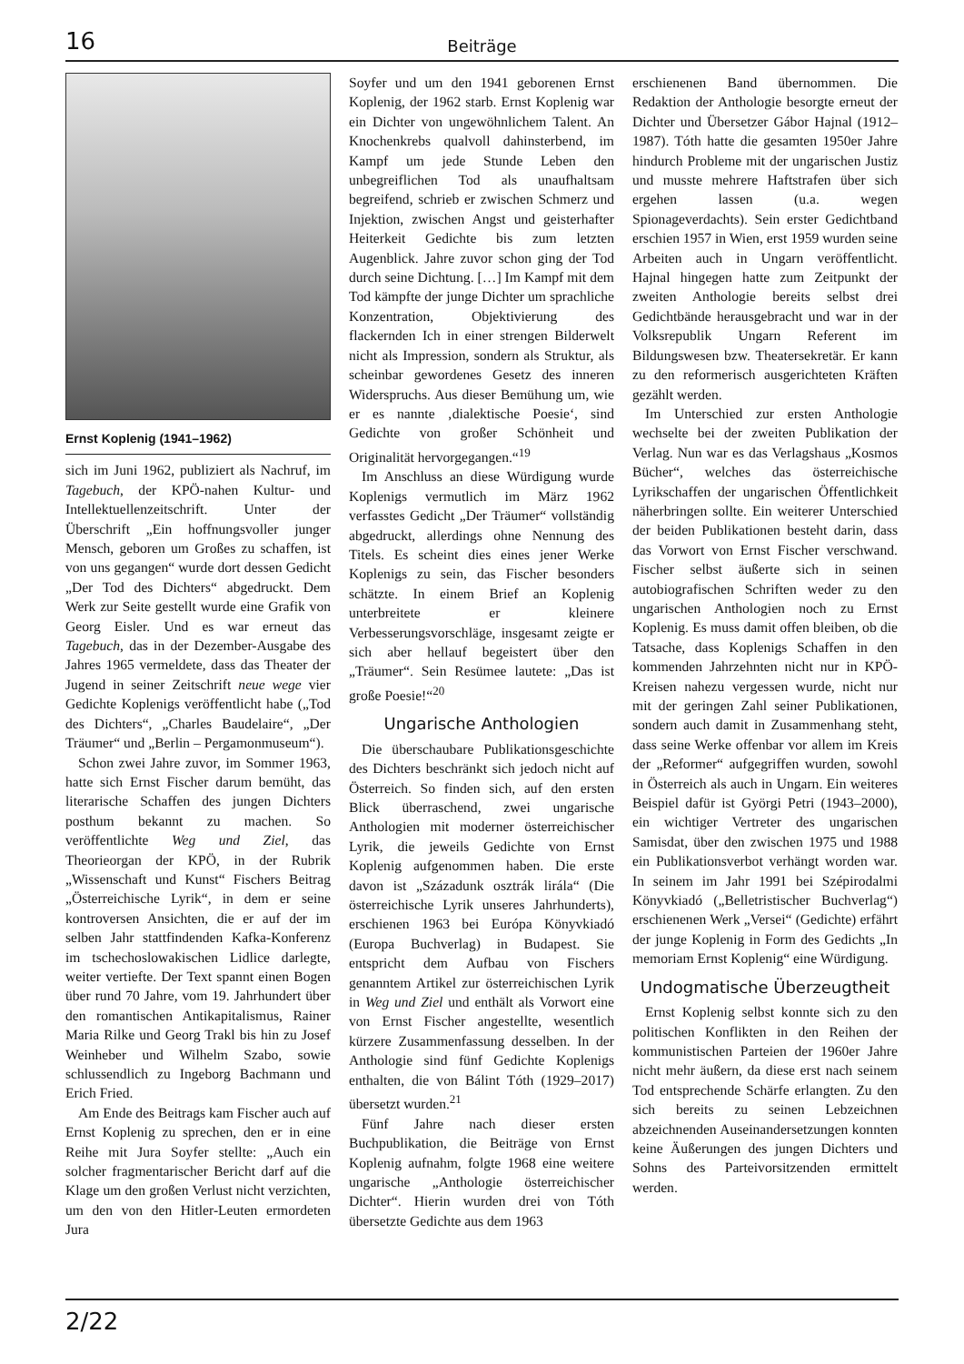16
Beiträge
Ernst Koplenig (1941–1962)
sich im Juni 1962, publiziert als Nachruf, im Tagebuch, der KPÖ-nahen Kultur- und Intellektuellenzeitschrift. Unter der Überschrift „Ein hoffnungsvoller junger Mensch, geboren um Großes zu schaffen, ist von uns gegangen“ wurde dort dessen Gedicht „Der Tod des Dichters“ abgedruckt. Dem Werk zur Seite gestellt wurde eine Grafik von Georg Eisler. Und es war erneut das Tagebuch, das in der Dezember-Ausgabe des Jahres 1965 vermeldete, dass das Theater der Jugend in seiner Zeitschrift neue wege vier Gedichte Koplenigs veröffentlicht habe („Tod des Dichters“, „Charles Baudelaire“, „Der Träumer“ und „Berlin – Pergamonmuseum“).
Schon zwei Jahre zuvor, im Sommer 1963, hatte sich Ernst Fischer darum bemüht, das literarische Schaffen des jungen Dichters posthum bekannt zu machen. So veröffentlichte Weg und Ziel, das Theorieorgan der KPÖ, in der Rubrik „Wissenschaft und Kunst“ Fischers Beitrag „Österreichische Lyrik“, in dem er seine kontroversen Ansichten, die er auf der im selben Jahr stattfindenden Kafka-Konferenz im tschechoslowakischen Lidlice darlegte, weiter vertiefte. Der Text spannt einen Bogen über rund 70 Jahre, vom 19. Jahrhundert über den romantischen Antikapitalismus, Rainer Maria Rilke und Georg Trakl bis hin zu Josef Weinheber und Wilhelm Szabo, sowie schlussendlich zu Ingeborg Bachmann und Erich Fried.
Am Ende des Beitrags kam Fischer auch auf Ernst Koplenig zu sprechen, den er in eine Reihe mit Jura Soyfer stellte: „Auch ein solcher fragmentarischer Bericht darf auf die Klage um den großen Verlust nicht verzichten, um den von den Hitler-Leuten ermordeten Jura
Soyfer und um den 1941 geborenen Ernst Koplenig, der 1962 starb. Ernst Koplenig war ein Dichter von ungewöhnlichem Talent. An Knochenkrebs qualvoll dahinsterbend, im Kampf um jede Stunde Leben den unbegreiflichen Tod als unaufhaltsam begreifend, schrieb er zwischen Schmerz und Injektion, zwischen Angst und geisterhafter Heiterkeit Gedichte bis zum letzten Augenblick. Jahre zuvor schon ging der Tod durch seine Dichtung. […] Im Kampf mit dem Tod kämpfte der junge Dichter um sprachliche Konzentration, Objektivierung des flackernden Ich in einer strengen Bilderwelt nicht als Impression, sondern als Struktur, als scheinbar gewordenes Gesetz des inneren Widerspruchs. Aus dieser Bemühung um, wie er es nannte ‚dialektische Poesie‘, sind Gedichte von großer Schönheit und Originalität hervorgegangen.“<sup>19</sup>
Im Anschluss an diese Würdigung wurde Koplenigs vermutlich im März 1962 verfasstes Gedicht „Der Träumer“ vollständig abgedruckt, allerdings ohne Nennung des Titels. Es scheint dies eines jener Werke Koplenigs zu sein, das Fischer besonders schätzte. In einem Brief an Koplenig unterbreitete er kleinere Verbesserungsvorschläge, insgesamt zeigte er sich aber hellauf begeistert über den „Träumer“. Sein Resümee lautete: „Das ist große Poesie!“<sup>20</sup>
Ungarische Anthologien
Die überschaubare Publikationsgeschichte des Dichters beschränkt sich jedoch nicht auf Österreich. So finden sich, auf den ersten Blick überraschend, zwei ungarische Anthologien mit moderner österreichischer Lyrik, die jeweils Gedichte von Ernst Koplenig aufgenommen haben. Die erste davon ist „Századunk osztrák lirála“ (Die österreichische Lyrik unseres Jahrhunderts), erschienen 1963 bei Európa Könyvkiadó (Europa Buchverlag) in Budapest. Sie entspricht dem Aufbau von Fischers genanntem Artikel zur österreichischen Lyrik in Weg und Ziel und enthält als Vorwort eine von Ernst Fischer angestellte, wesentlich kürzere Zusammenfassung desselben. In der Anthologie sind fünf Gedichte Koplenigs enthalten, die von Bálint Tóth (1929–2017) übersetzt wurden.<sup>21</sup>
Fünf Jahre nach dieser ersten Buchpublikation, die Beiträge von Ernst Koplenig aufnahm, folgte 1968 eine weitere ungarische „Anthologie österreichischer Dichter“. Hierin wurden drei von Tóth übersetzte Gedichte aus dem 1963
erschienenen Band übernommen. Die Redaktion der Anthologie besorgte erneut der Dichter und Übersetzer Gábor Hajnal (1912–1987). Tóth hatte die gesamten 1950er Jahre hindurch Probleme mit der ungarischen Justiz und musste mehrere Haftstrafen über sich ergehen lassen (u.a. wegen Spionageverdachts). Sein erster Gedichtband erschien 1957 in Wien, erst 1959 wurden seine Arbeiten auch in Ungarn veröffentlicht. Hajnal hingegen hatte zum Zeitpunkt der zweiten Anthologie bereits selbst drei Gedichtbände herausgebracht und war in der Volksrepublik Ungarn Referent im Bildungswesen bzw. Theatersekretär. Er kann zu den reformerisch ausgerichteten Kräften gezählt werden.
Im Unterschied zur ersten Anthologie wechselte bei der zweiten Publikation der Verlag. Nun war es das Verlagshaus „Kosmos Bücher“, welches das österreichische Lyrikschaffen der ungarischen Öffentlichkeit näherbringen sollte. Ein weiterer Unterschied der beiden Publikationen besteht darin, dass das Vorwort von Ernst Fischer verschwand. Fischer selbst äußerte sich in seinen autobiografischen Schriften weder zu den ungarischen Anthologien noch zu Ernst Koplenig. Es muss damit offen bleiben, ob die Tatsache, dass Koplenigs Schaffen in den kommenden Jahrzehnten nicht nur in KPÖ-Kreisen nahezu vergessen wurde, nicht nur mit der geringen Zahl seiner Publikationen, sondern auch damit in Zusammenhang steht, dass seine Werke offenbar vor allem im Kreis der „Reformer“ aufgegriffen wurden, sowohl in Österreich als auch in Ungarn. Ein weiteres Beispiel dafür ist Györgi Petri (1943–2000), ein wichtiger Vertreter des ungarischen Samisdat, über den zwischen 1975 und 1988 ein Publikationsverbot verhängt worden war. In seinem im Jahr 1991 bei Szépirodalmi Könyvkiadó („Belletristischer Buchverlag“) erschienenen Werk „Versei“ (Gedichte) erfährt der junge Koplenig in Form des Gedichts „In memoriam Ernst Koplenig“ eine Würdigung.
Undogmatische Überzeugtheit
Ernst Koplenig selbst konnte sich zu den politischen Konflikten in den Reihen der kommunistischen Parteien der 1960er Jahre nicht mehr äußern, da diese erst nach seinem Tod entsprechende Schärfe erlangten. Zu den sich bereits zu seinen Lebzeichnen abzeichnenden Auseinandersetzungen konnten keine Äußerungen des jungen Dichters und Sohns des Parteivorsitzenden ermittelt werden.
2/22